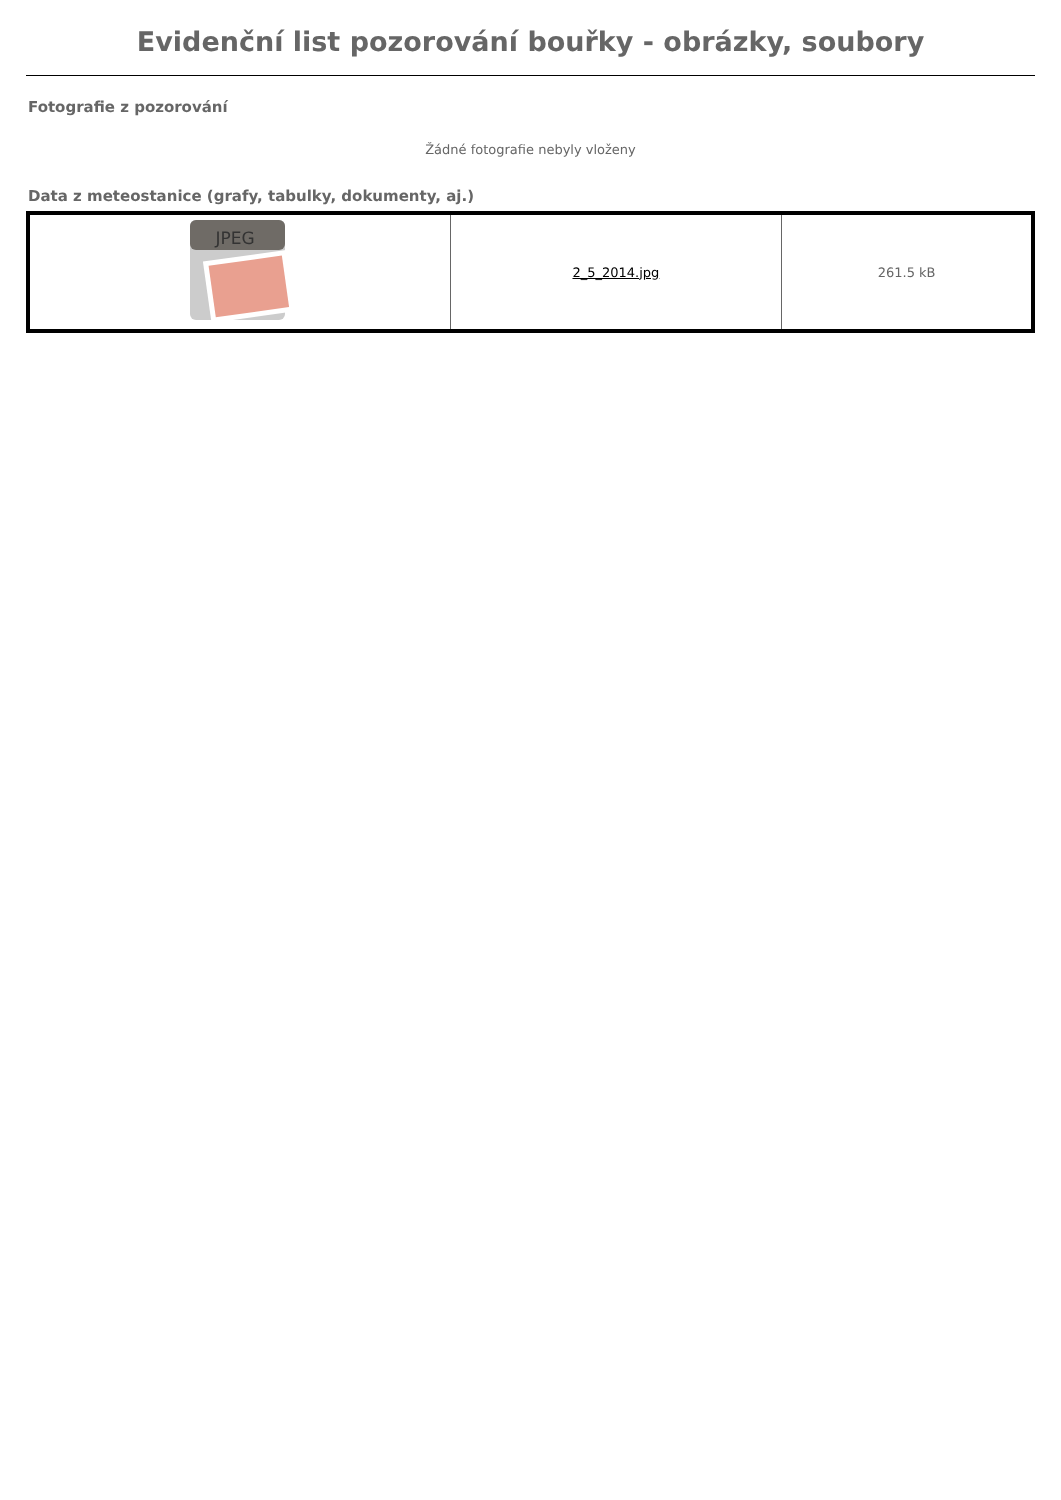Evidenční list pozorování bouřky - obrázky, soubory
Fotografie z pozorování
Žádné fotografie nebyly vloženy
Data z meteostanice (grafy, tabulky, dokumenty, aj.)
| JPEG | 2_5_2014.jpg | 261.5 kB |